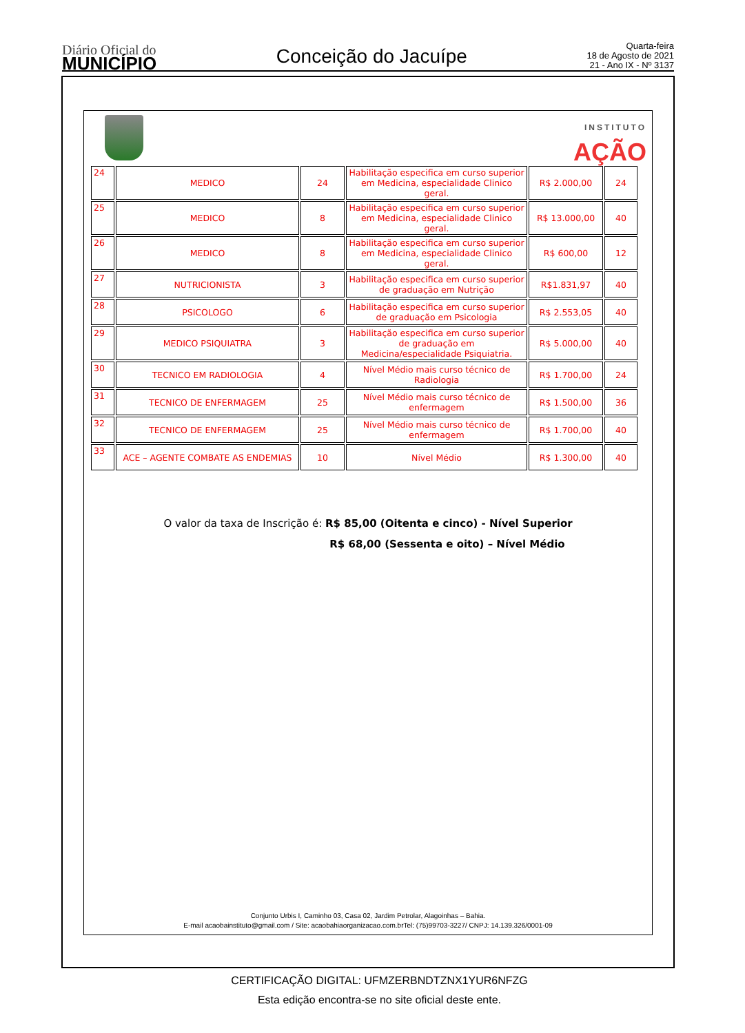Diário Oficial do
MUNICÍPIO
Conceição do Jacuípe
Quarta-feira
18 de Agosto de 2021
21 - Ano IX - Nº 3137
INSTITUTO
AÇÃO
| 24 | MEDICO | 24 | Habilitação especifica em curso superior em Medicina, especialidade Clinico geral. | R$ 2.000,00 | 24 |
| 25 | MEDICO | 8 | Habilitação especifica em curso superior em Medicina, especialidade Clinico geral. | R$ 13.000,00 | 40 |
| 26 | MEDICO | 8 | Habilitação especifica em curso superior em Medicina, especialidade Clinico geral. | R$ 600,00 | 12 |
| 27 | NUTRICIONISTA | 3 | Habilitação especifica em curso superior de graduação em Nutrição | R$1.831,97 | 40 |
| 28 | PSICOLOGO | 6 | Habilitação especifica em curso superior de graduação em Psicologia | R$ 2.553,05 | 40 |
| 29 | MEDICO PSIQUIATRA | 3 | Habilitação especifica em curso superior de graduação em Medicina/especialidade Psiquiatria. | R$ 5.000,00 | 40 |
| 30 | TECNICO EM RADIOLOGIA | 4 | Nível Médio mais curso técnico de Radiologia | R$ 1.700,00 | 24 |
| 31 | TECNICO DE ENFERMAGEM | 25 | Nível Médio mais curso técnico de enfermagem | R$ 1.500,00 | 36 |
| 32 | TECNICO DE ENFERMAGEM | 25 | Nível Médio mais curso técnico de enfermagem | R$ 1.700,00 | 40 |
| 33 | ACE – AGENTE COMBATE AS ENDEMIAS | 10 | Nível Médio | R$ 1.300,00 | 40 |
O valor da taxa de Inscrição é: R$ 85,00 (Oitenta e cinco) - Nível Superior
R$ 68,00 (Sessenta e oito) – Nível Médio
Conjunto Urbis I, Caminho 03, Casa 02, Jardim Petrolar, Alagoinhas – Bahia.
E-mail acaobainstituto@gmail.com / Site: acaobahiaorganizacao.com.brTel: (75)99703-3227/ CNPJ: 14.139.326/0001-09
CERTIFICAÇÃO DIGITAL: UFMZERBNDTZNX1YUR6NFZG
Esta edição encontra-se no site oficial deste ente.